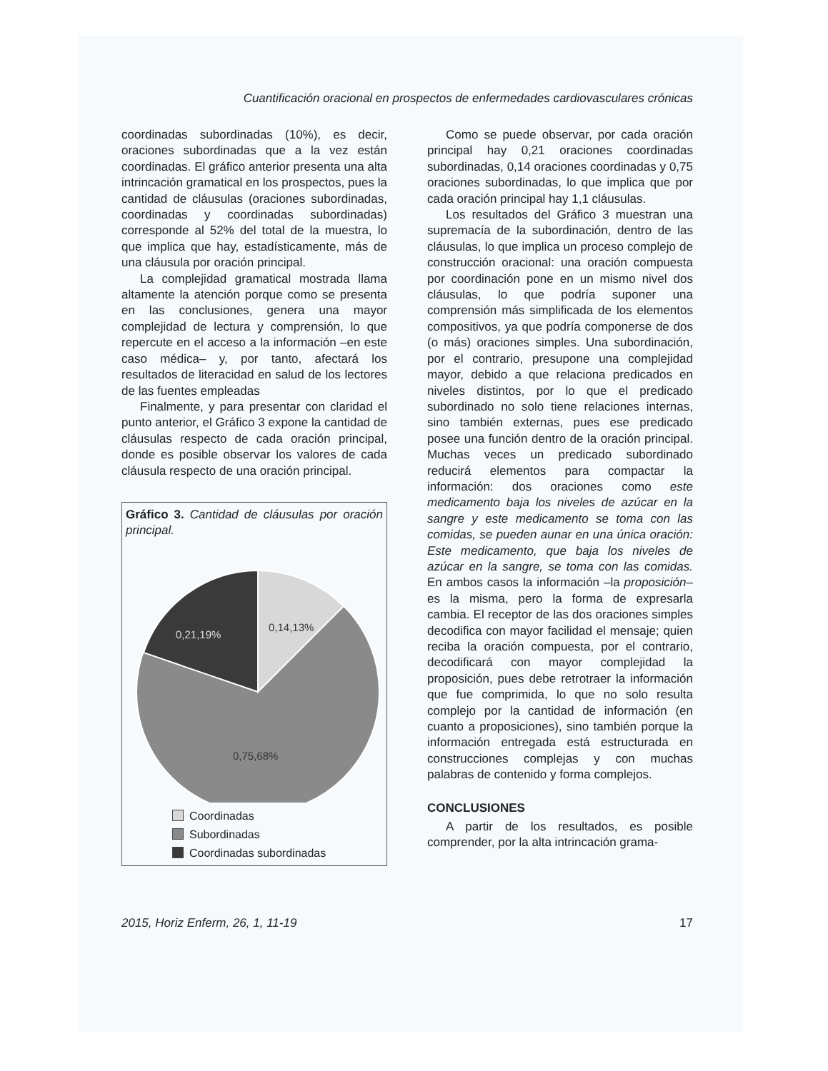Cuantificación oracional en prospectos de enfermedades cardiovasculares crónicas
coordinadas subordinadas (10%), es decir, oraciones subordinadas que a la vez están coordinadas. El gráfico anterior presenta una alta intrincación gramatical en los prospectos, pues la cantidad de cláusulas (oraciones subordinadas, coordinadas y coordinadas subordinadas) corresponde al 52% del total de la muestra, lo que implica que hay, estadísticamente, más de una cláusula por oración principal.
La complejidad gramatical mostrada llama altamente la atención porque como se presenta en las conclusiones, genera una mayor complejidad de lectura y comprensión, lo que repercute en el acceso a la información –en este caso médica– y, por tanto, afectará los resultados de literacidad en salud de los lectores de las fuentes empleadas
Finalmente, y para presentar con claridad el punto anterior, el Gráfico 3 expone la cantidad de cláusulas respecto de cada oración principal, donde es posible observar los valores de cada cláusula respecto de una oración principal.
Gráfico 3. Cantidad de cláusulas por oración principal.
0,14,13%
0,21,19%
0,75,68%
Coordinadas
Subordinadas
Coordinadas subordinadas
Como se puede observar, por cada oración principal hay 0,21 oraciones coordinadas subordinadas, 0,14 oraciones coordinadas y 0,75 oraciones subordinadas, lo que implica que por cada oración principal hay 1,1 cláusulas.
Los resultados del Gráfico 3 muestran una supremacía de la subordinación, dentro de las cláusulas, lo que implica un proceso complejo de construcción oracional: una oración compuesta por coordinación pone en un mismo nivel dos cláusulas, lo que podría suponer una comprensión más simplificada de los elementos compositivos, ya que podría componerse de dos (o más) oraciones simples. Una subordinación, por el contrario, presupone una complejidad mayor, debido a que relaciona predicados en niveles distintos, por lo que el predicado subordinado no solo tiene relaciones internas, sino también externas, pues ese predicado posee una función dentro de la oración principal. Muchas veces un predicado subordinado reducirá elementos para compactar la información: dos oraciones como este medicamento baja los niveles de azúcar en la sangre y este medicamento se toma con las comidas, se pueden aunar en una única oración: Este medicamento, que baja los niveles de azúcar en la sangre, se toma con las comidas. En ambos casos la información –la proposición– es la misma, pero la forma de expresarla cambia. El receptor de las dos oraciones simples decodifica con mayor facilidad el mensaje; quien reciba la oración compuesta, por el contrario, decodificará con mayor complejidad la proposición, pues debe retrotraer la información que fue comprimida, lo que no solo resulta complejo por la cantidad de información (en cuanto a proposiciones), sino también porque la información entregada está estructurada en construcciones complejas y con muchas palabras de contenido y forma complejos.
CONCLUSIONES
A partir de los resultados, es posible comprender, por la alta intrincación grama-
2015, Horiz Enferm, 26, 1, 11-19 17